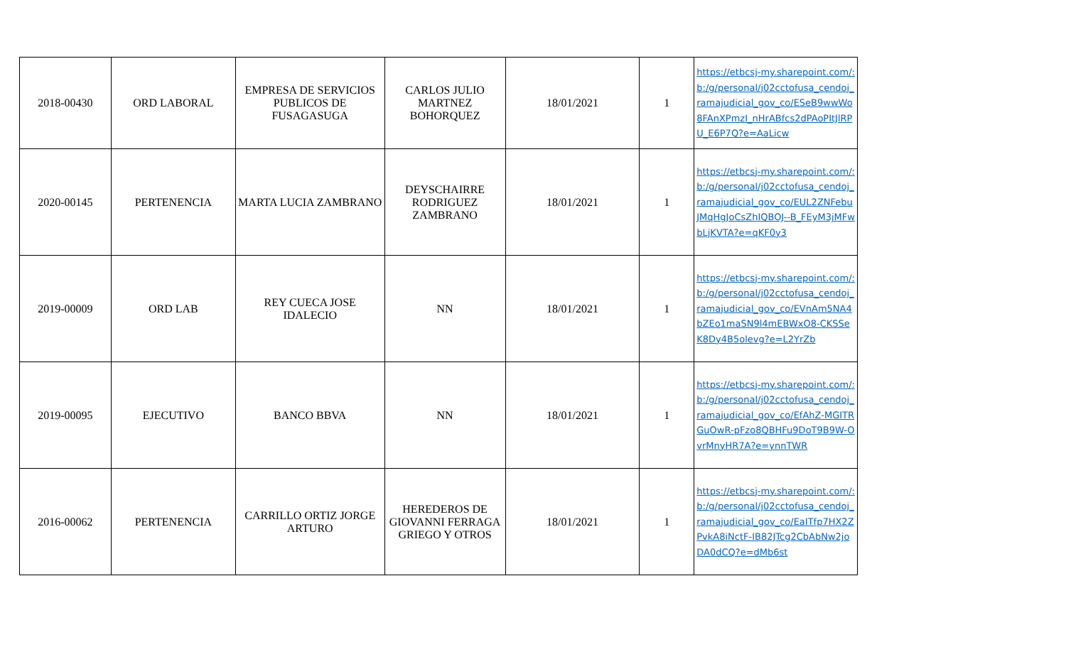| 2018-00430 | ORD LABORAL | EMPRESA DE SERVICIOS PUBLICOS DE FUSAGASUGA | CARLOS JULIO MARTNEZ BOHORQUEZ | 18/01/2021 | 1 | https://etbcsj-my.sharepoint.com/:b:/g/personal/j02cctofusa_cendoj_ramajudicial_gov_co/ESeB9wwWo8FAnXPmzI_nHrABfcs2dPAoPItJlRPU_E6P7Q?e=AaLicw |
| 2020-00145 | PERTENENCIA | MARTA LUCIA ZAMBRANO | DEYSCHAIRRE RODRIGUEZ ZAMBRANO | 18/01/2021 | 1 | https://etbcsj-my.sharepoint.com/:b:/g/personal/j02cctofusa_cendoj_ramajudicial_gov_co/EUL2ZNFebuJMqHgJoCsZhIQBOJ--B_FEyM3jMFwbLjKVTA?e=qKF0y3 |
| 2019-00009 | ORD LAB | REY CUECA JOSE IDALECIO | NN | 18/01/2021 | 1 | https://etbcsj-my.sharepoint.com/:b:/g/personal/j02cctofusa_cendoj_ramajudicial_gov_co/EVnAm5NA4bZEo1maSN9l4mEBWxO8-CKSSeK8Dy4B5olevg?e=L2YrZb |
| 2019-00095 | EJECUTIVO | BANCO BBVA | NN | 18/01/2021 | 1 | https://etbcsj-my.sharepoint.com/:b:/g/personal/j02cctofusa_cendoj_ramajudicial_gov_co/EfAhZ-MGITRGuOwR-pFzo8QBHFu9DoT9B9W-OvrMnyHR7A?e=ynnTWR |
| 2016-00062 | PERTENENCIA | CARRILLO ORTIZ JORGE ARTURO | HEREDEROS DE GIOVANNI FERRAGA GRIEGO Y OTROS | 18/01/2021 | 1 | https://etbcsj-my.sharepoint.com/:b:/g/personal/j02cctofusa_cendoj_ramajudicial_gov_co/EaITfp7HX2ZPvkA8iNctF-IB82JTcg2CbAbNw2joDA0dCQ?e=dMb6st |